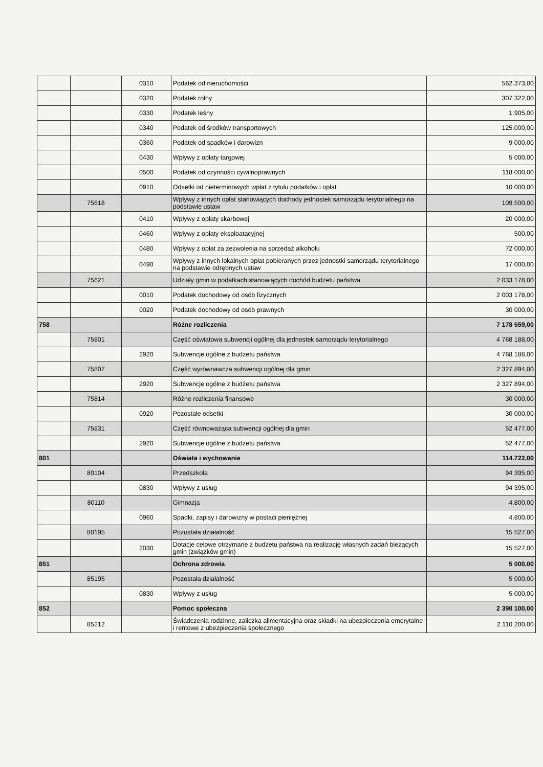| | | 0310 | Podatek od nieruchomości | 562.373,00 |
| | | 0320 | Podatek rolny | 307 322,00 |
| | | 0330 | Podatek leśny | 1.905,00 |
| | | 0340 | Podatek od środków transportowych | 125.000,00 |
| | | 0360 | Podatek od spadków i darowizn | 9 000,00 |
| | | 0430 | Wpływy z opłaty targowej | 5 000,00 |
| | | 0500 | Podatek od czynności cywilnoprawnych | 118 000,00 |
| | | 0910 | Odsetki od nieterminowych wpłat z tytułu podatków i opłat | 10 000,00 |
| | 75618 | | Wpływy z innych opłat stanowiących dochody jednostek samorządu terytorialnego na podstawie ustaw | 109.500,00 |
| | | 0410 | Wpływy z opłaty skarbowej | 20 000,00 |
| | | 0460 | Wpływy z opłaty eksploatacyjnej | 500,00 |
| | | 0480 | Wpływy z opłat za zezwolenia na sprzedaż alkoholu | 72 000,00 |
| | | 0490 | Wpływy z innych lokalnych opłat pobieranych przez jednostki samorządu terytorialnego na podstawie odrębnych ustaw | 17 000,00 |
| | 75621 | | Udziały gmin w podatkach stanowiących dochód budżetu państwa | 2 033 178,00 |
| | | 0010 | Podatek dochodowy od osób fizycznych | 2 003 178,00 |
| | | 0020 | Podatek dochodowy od osób prawnych | 30 000,00 |
| 758 | | | Różne rozliczenia | 7 178 559,00 |
| | 75801 | | Część oświatowa subwencji ogólnej dla jednostek samorządu terytorialnego | 4 768 188,00 |
| | | 2920 | Subwencje ogólne z budżetu państwa | 4 768 188,00 |
| | 75807 | | Część wyrównawcza subwencji ogólnej dla gmin | 2 327 894,00 |
| | | 2920 | Subwencje ogólne z budżetu państwa | 2 327 894,00 |
| | 75814 | | Różne rozliczenia finansowe | 30 000,00 |
| | | 0920 | Pozostałe odsetki | 30 000,00 |
| | 75831 | | Część równoważąca subwencji ogólnej dla gmin | 52 477,00 |
| | | 2920 | Subwencje ogólne z budżetu państwa | 52 477,00 |
| 801 | | | Oświata i wychowanie | 114.722,00 |
| | 80104 | | Przedszkola | 94 395,00 |
| | | 0830 | Wpływy z usług | 94 395,00 |
| | 80110 | | Gimnazja | 4.800,00 |
| | | 0960 | Spadki, zapisy i darowizny w postaci pieniężnej | 4.800,00 |
| | 80195 | | Pozostała działalność | 15 527,00 |
| | | 2030 | Dotacje celowe otrzymane z budżetu państwa na realizację własnych zadań bieżących gmin (związków gmin) | 15 527,00 |
| 851 | | | Ochrona zdrowia | 5 000,00 |
| | 85195 | | Pozostała działalność | 5 000,00 |
| | | 0830 | Wpływy z usług | 5 000,00 |
| 852 | | | Pomoc społeczna | 2 398 100,00 |
| | 85212 | | Świadczenia rodzinne, zaliczka alimentacyjna oraz składki na ubezpieczenia emerytalne i rentowe z ubezpieczenia społecznego | 2 110 200,00 |